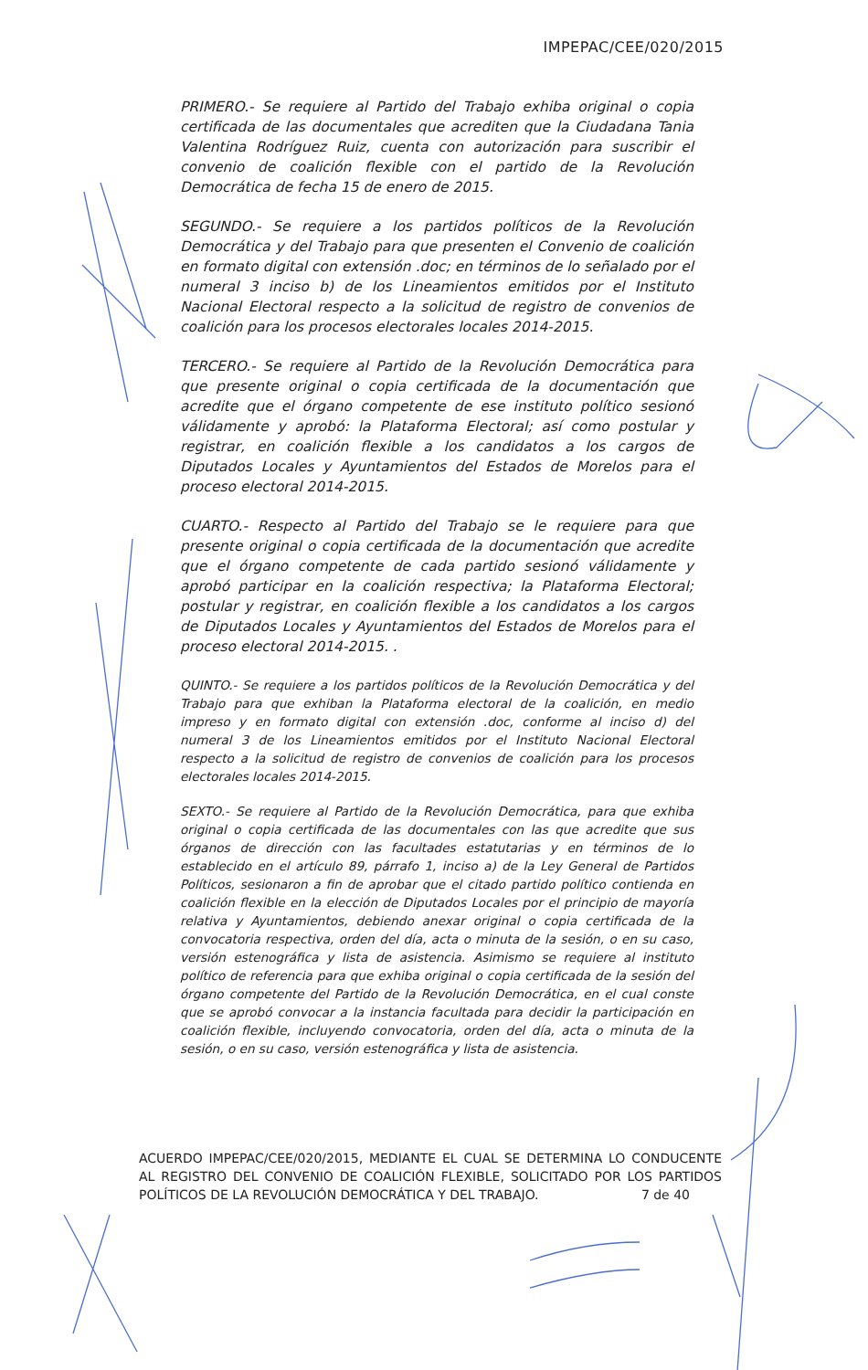IMPEPAC/CEE/020/2015
PRIMERO.- Se requiere al Partido del Trabajo exhiba original o copia certificada de las documentales que acrediten que la Ciudadana Tania Valentina Rodríguez Ruiz, cuenta con autorización para suscribir el convenio de coalición flexible con el partido de la Revolución Democrática de fecha 15 de enero de 2015.
SEGUNDO.- Se requiere a los partidos políticos de la Revolución Democrática y del Trabajo para que presenten el Convenio de coalición en formato digital con extensión .doc; en términos de lo señalado por el numeral 3 inciso b) de los Lineamientos emitidos por el Instituto Nacional Electoral respecto a la solicitud de registro de convenios de coalición para los procesos electorales locales 2014-2015.
TERCERO.- Se requiere al Partido de la Revolución Democrática para que presente original o copia certificada de la documentación que acredite que el órgano competente de ese instituto político sesionó válidamente y aprobó: la Plataforma Electoral; así como postular y registrar, en coalición flexible a los candidatos a los cargos de Diputados Locales y Ayuntamientos del Estados de Morelos para el proceso electoral 2014-2015.
CUARTO.- Respecto al Partido del Trabajo se le requiere para que presente original o copia certificada de la documentación que acredite que el órgano competente de cada partido sesionó válidamente y aprobó participar en la coalición respectiva; la Plataforma Electoral; postular y registrar, en coalición flexible a los candidatos a los cargos de Diputados Locales y Ayuntamientos del Estados de Morelos para el proceso electoral 2014-2015. .
QUINTO.- Se requiere a los partidos políticos de la Revolución Democrática y del Trabajo para que exhiban la Plataforma electoral de la coalición, en medio impreso y en formato digital con extensión .doc, conforme al inciso d) del numeral 3 de los Lineamientos emitidos por el Instituto Nacional Electoral respecto a la solicitud de registro de convenios de coalición para los procesos electorales locales 2014-2015.
SEXTO.- Se requiere al Partido de la Revolución Democrática, para que exhiba original o copia certificada de las documentales con las que acredite que sus órganos de dirección con las facultades estatutarias y en términos de lo establecido en el artículo 89, párrafo 1, inciso a) de la Ley General de Partidos Políticos, sesionaron a fin de aprobar que el citado partido político contienda en coalición flexible en la elección de Diputados Locales por el principio de mayoría relativa y Ayuntamientos, debiendo anexar original o copia certificada de la convocatoria respectiva, orden del día, acta o minuta de la sesión, o en su caso, versión estenográfica y lista de asistencia. Asimismo se requiere al instituto político de referencia para que exhiba original o copia certificada de la sesión del órgano competente del Partido de la Revolución Democrática, en el cual conste que se aprobó convocar a la instancia facultada para decidir la participación en coalición flexible, incluyendo convocatoria, orden del día, acta o minuta de la sesión, o en su caso, versión estenográfica y lista de asistencia.
ACUERDO IMPEPAC/CEE/020/2015, MEDIANTE EL CUAL SE DETERMINA LO CONDUCENTE AL REGISTRO DEL CONVENIO DE COALICIÓN FLEXIBLE, SOLICITADO POR LOS PARTIDOS POLÍTICOS DE LA REVOLUCIÓN DEMOCRÁTICA Y DEL TRABAJO.
7 de 40